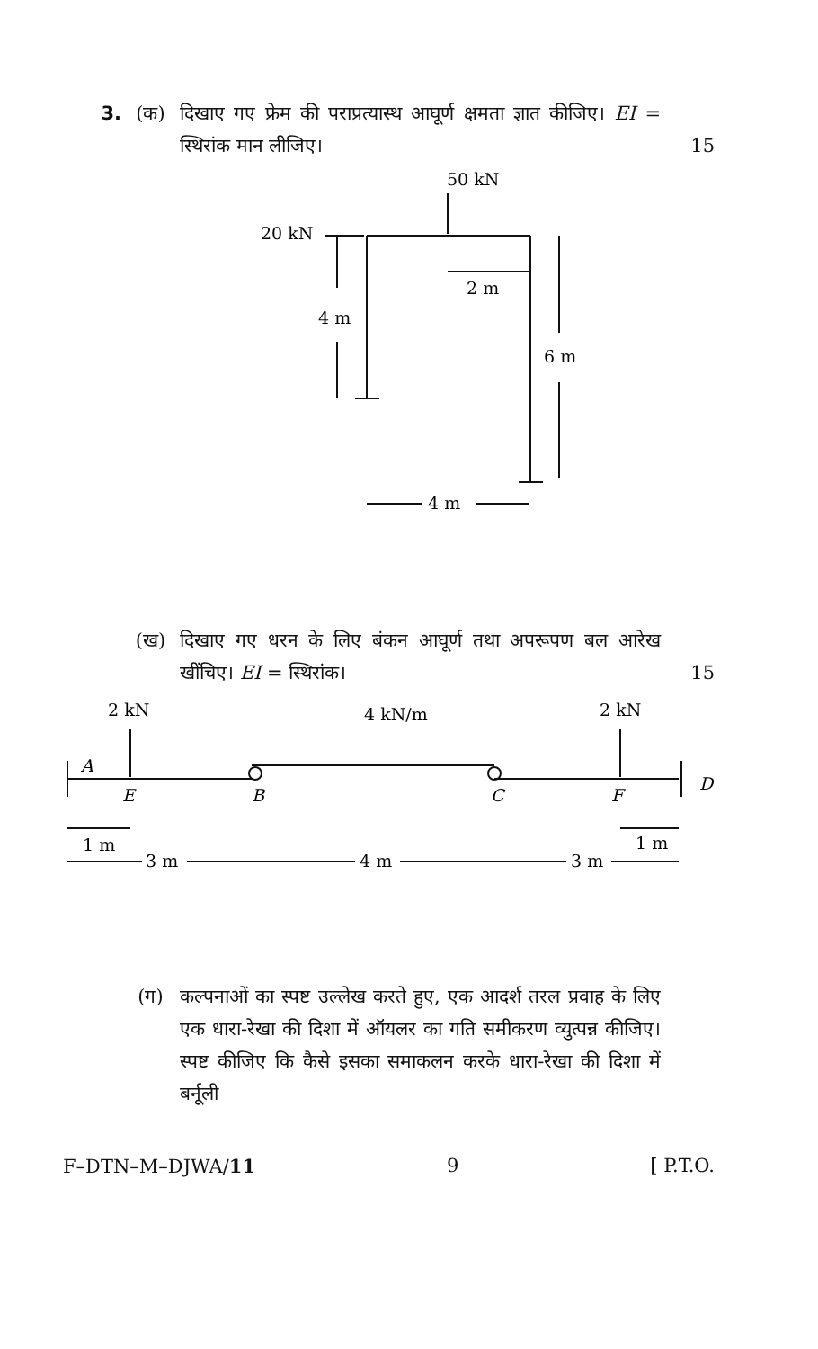3. (क) दिखाए गए फ्रेम की पराप्रत्यास्थ आघूर्ण क्षमता ज्ञात कीजिए। EI = स्थिरांक मान लीजिए।
15
50 kN
20 kN
2 m
4 m
6 m
4 m
(ख) दिखाए गए धरन के लिए बंकन आघूर्ण तथा अपरूपण बल आरेख खींचिए। EI = स्थिरांक।
15
2 kN
4 kN/m
2 kN
A
E
B
C
F
D
1 m
1 m
3 m
4 m
3 m
(ग) कल्पनाओं का स्पष्ट उल्लेख करते हुए, एक आदर्श तरल प्रवाह के लिए एक धारा-रेखा की दिशा में ऑयलर का गति समीकरण व्युत्पन्न कीजिए। स्पष्ट कीजिए कि कैसे इसका समाकलन करके धारा-रेखा की दिशा में बर्नूली
F–DTN–M–DJWA/11 9 [ P.T.O.